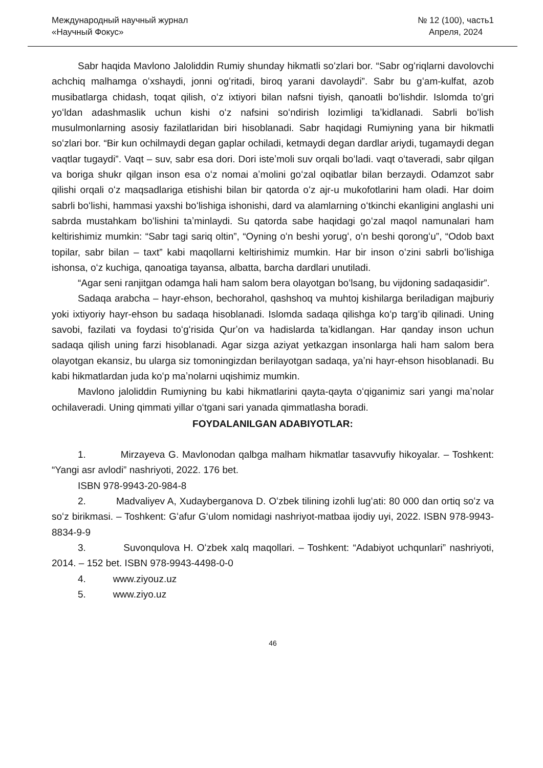Международный научный журнал
«Научный Фокус»
№ 12 (100), часть1
Апреля, 2024
Sabr haqida Mavlono Jaloliddin Rumiy shunday hikmatli soʻzlari bor. “Sabr ogʻriqlarni davolovchi achchiq malhamga oʻxshaydi, jonni ogʻritadi, biroq yarani davolaydi”. Sabr bu gʻam-kulfat, azob musibatlarga chidash, toqat qilish, oʻz ixtiyori bilan nafsni tiyish, qanoatli boʻlishdir. Islomda toʻgri yoʻldan adashmaslik uchun kishi oʻz nafsini soʻndirish lozimligi taʼkidlanadi. Sabrli boʻlish musulmonlarning asosiy fazilatlaridan biri hisoblanadi. Sabr haqidagi Rumiyning yana bir hikmatli soʻzlari bor. “Bir kun ochilmaydi degan gaplar ochiladi, ketmaydi degan dardlar ariydi, tugamaydi degan vaqtlar tugaydi”. Vaqt – suv, sabr esa dori. Dori isteʼmoli suv orqali boʻladi. vaqt oʻtaveradi, sabr qilgan va boriga shukr qilgan inson esa oʻz nomai aʼmolini goʻzal oqibatlar bilan berzaydi. Odamzot sabr qilishi orqali oʻz maqsadlariga etishishi bilan bir qatorda oʻz ajr-u mukofotlarini ham oladi. Har doim sabrli boʻlishi, hammasi yaxshi boʻlishiga ishonishi, dard va alamlarning oʻtkinchi ekanligini anglashi uni sabrda mustahkam boʻlishini taʼminlaydi. Su qatorda sabe haqidagi goʻzal maqol namunalari ham keltirishimiz mumkin: “Sabr tagi sariq oltin”, “Oyning oʻn beshi yorugʻ, oʻn beshi qorongʻu”, “Odob baxt topilar, sabr bilan – taxt” kabi maqollarni keltirishimiz mumkin. Har bir inson oʻzini sabrli boʻlishiga ishonsa, oʻz kuchiga, qanoatiga tayansa, albatta, barcha dardlari unutiladi.
“Agar seni ranjitgan odamga hali ham salom bera olayotgan boʻlsang, bu vijdoning sadaqasidir”.
Sadaqa arabcha – hayr-ehson, bechorahol, qashshoq va muhtoj kishilarga beriladigan majburiy yoki ixtiyoriy hayr-ehson bu sadaqa hisoblanadi. Islomda sadaqa qilishga koʻp targʻib qilinadi. Uning savobi, fazilati va foydasi toʻgʻrisida Qurʼon va hadislarda taʼkidlangan. Har qanday inson uchun sadaqa qilish uning farzi hisoblanadi. Agar sizga aziyat yetkazgan insonlarga hali ham salom bera olayotgan ekansiz, bu ularga siz tomoningizdan berilayotgan sadaqa, yaʼni hayr-ehson hisoblanadi. Bu kabi hikmatlardan juda koʻp maʼnolarni uqishimiz mumkin.
Mavlono jaloliddin Rumiyning bu kabi hikmatlarini qayta-qayta oʻqiganimiz sari yangi maʼnolar ochilaveradi. Uning qimmati yillar oʻtgani sari yanada qimmatlasha boradi.
FOYDALANILGAN ADABIYOTLAR:
1. Mirzayeva G. Mavlonodan qalbga malham hikmatlar tasavvufiy hikoyalar. – Toshkent: “Yangi asr avlodi” nashriyoti, 2022. 176 bet.
ISBN 978-9943-20-984-8
2. Madvaliyev A, Xudayberganova D. Oʻzbek tilining izohli lugʻati: 80 000 dan ortiq soʻz va soʻz birikmasi. – Toshkent: Gʻafur Gʻulom nomidagi nashriyot-matbaa ijodiy uyi, 2022. ISBN 978-9943-8834-9-9
3. Suvonqulova H. Oʻzbek xalq maqollari. – Toshkent: “Adabiyot uchqunlari” nashriyoti, 2014. – 152 bet. ISBN 978-9943-4498-0-0
4. www.ziyouz.uz
5. www.ziyo.uz
46